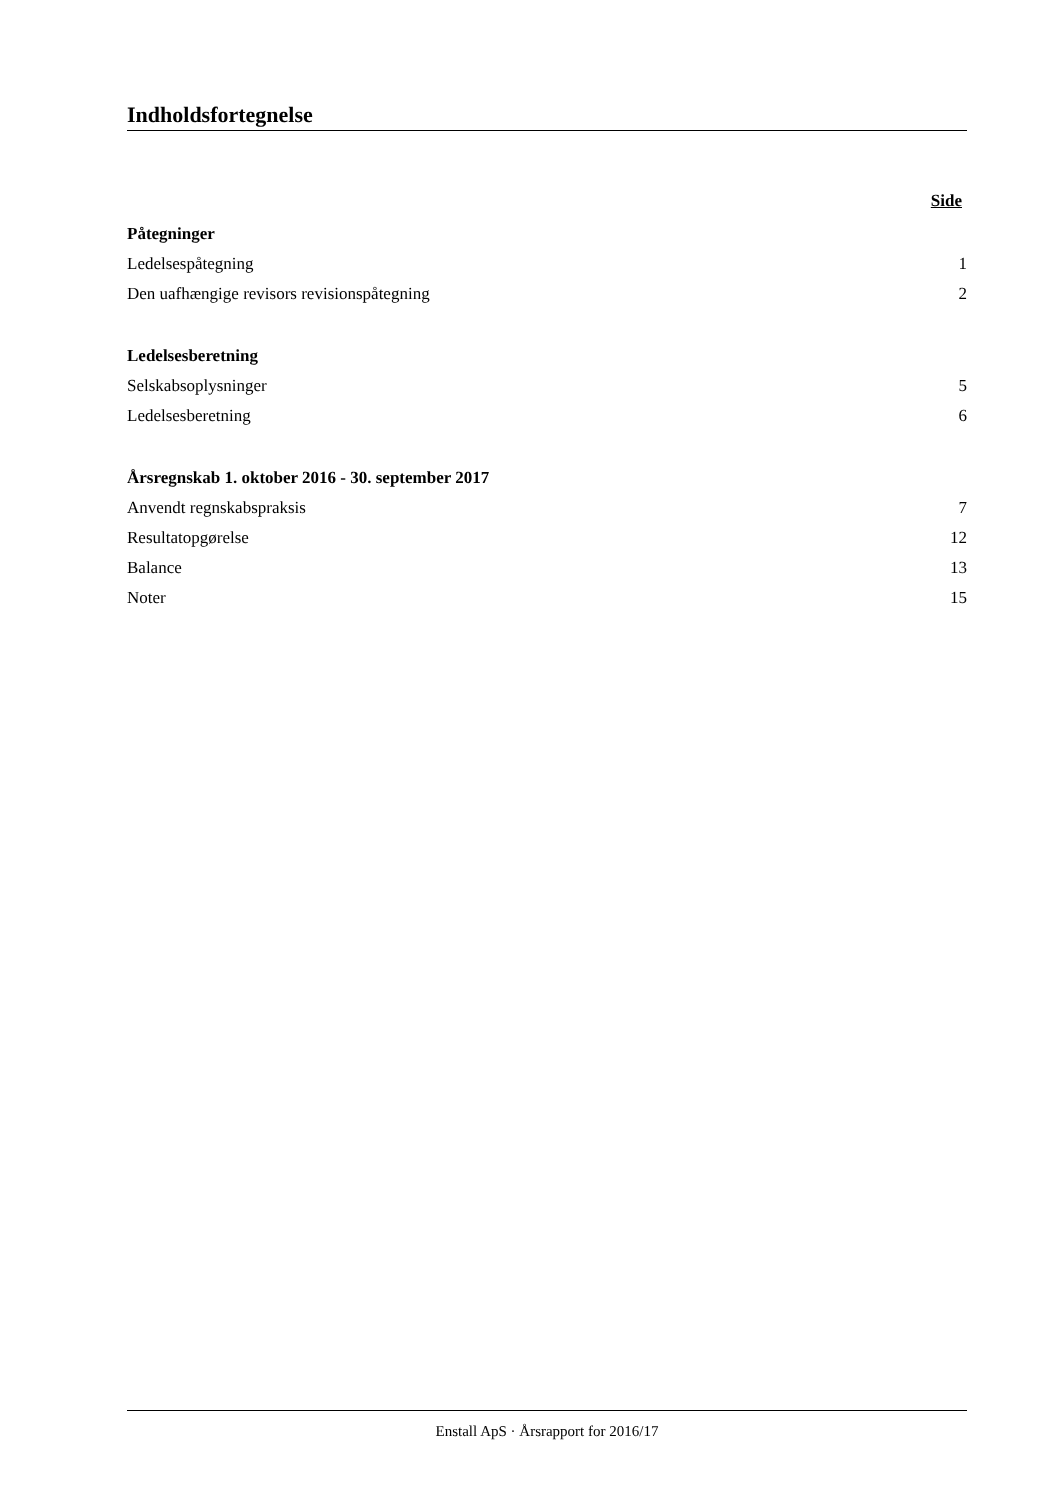Indholdsfortegnelse
Side
Påtegninger
Ledelsespåtegning 1
Den uafhængige revisors revisionspåtegning 2
Ledelsesberetning
Selskabsoplysninger 5
Ledelsesberetning 6
Årsregnskab 1. oktober 2016 - 30. september 2017
Anvendt regnskabspraksis 7
Resultatopgørelse 12
Balance 13
Noter 15
Enstall ApS · Årsrapport for 2016/17